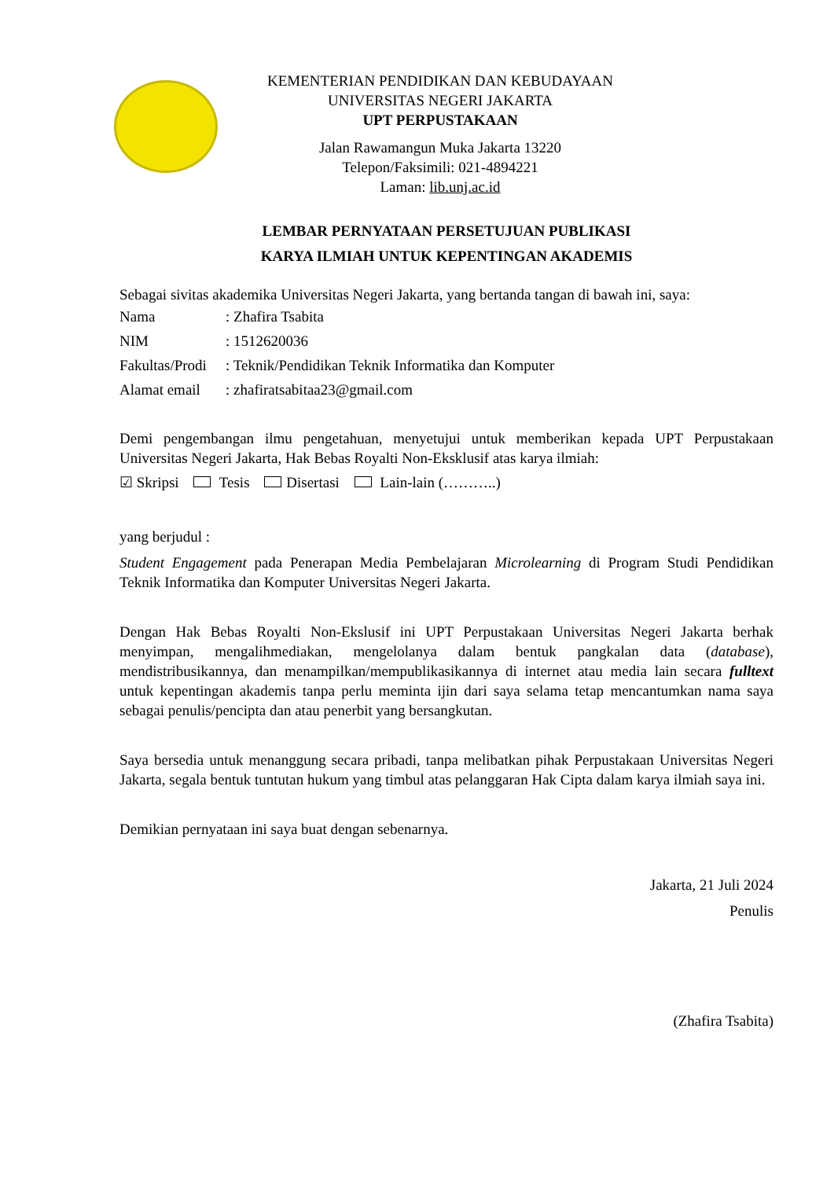KEMENTERIAN PENDIDIKAN DAN KEBUDAYAAN
UNIVERSITAS NEGERI JAKARTA
UPT PERPUSTAKAAN
Jalan Rawamangun Muka Jakarta 13220
Telepon/Faksimili: 021-4894221
Laman: lib.unj.ac.id
LEMBAR PERNYATAAN PERSETUJUAN PUBLIKASI
KARYA ILMIAH UNTUK KEPENTINGAN AKADEMIS
Sebagai sivitas akademika Universitas Negeri Jakarta, yang bertanda tangan di bawah ini, saya:
| Nama | : Zhafira Tsabita |
| NIM | : 1512620036 |
| Fakultas/Prodi | : Teknik/Pendidikan Teknik Informatika dan Komputer |
| Alamat email | : zhafiratsabitaa23@gmail.com |
Demi pengembangan ilmu pengetahuan, menyetujui untuk memberikan kepada UPT Perpustakaan Universitas Negeri Jakarta, Hak Bebas Royalti Non-Eksklusif atas karya ilmiah:
☑ Skripsi Tesis Disertasi Lain-lain (………..)
yang berjudul :
Student Engagement pada Penerapan Media Pembelajaran Microlearning di Program Studi Pendidikan Teknik Informatika dan Komputer Universitas Negeri Jakarta.
Dengan Hak Bebas Royalti Non-Ekslusif ini UPT Perpustakaan Universitas Negeri Jakarta berhak menyimpan, mengalihmediakan, mengelolanya dalam bentuk pangkalan data (database), mendistribusikannya, dan menampilkan/mempublikasikannya di internet atau media lain secara fulltext untuk kepentingan akademis tanpa perlu meminta ijin dari saya selama tetap mencantumkan nama saya sebagai penulis/pencipta dan atau penerbit yang bersangkutan.
Saya bersedia untuk menanggung secara pribadi, tanpa melibatkan pihak Perpustakaan Universitas Negeri Jakarta, segala bentuk tuntutan hukum yang timbul atas pelanggaran Hak Cipta dalam karya ilmiah saya ini.
Demikian pernyataan ini saya buat dengan sebenarnya.
Jakarta, 21 Juli 2024
Penulis
(Zhafira Tsabita)